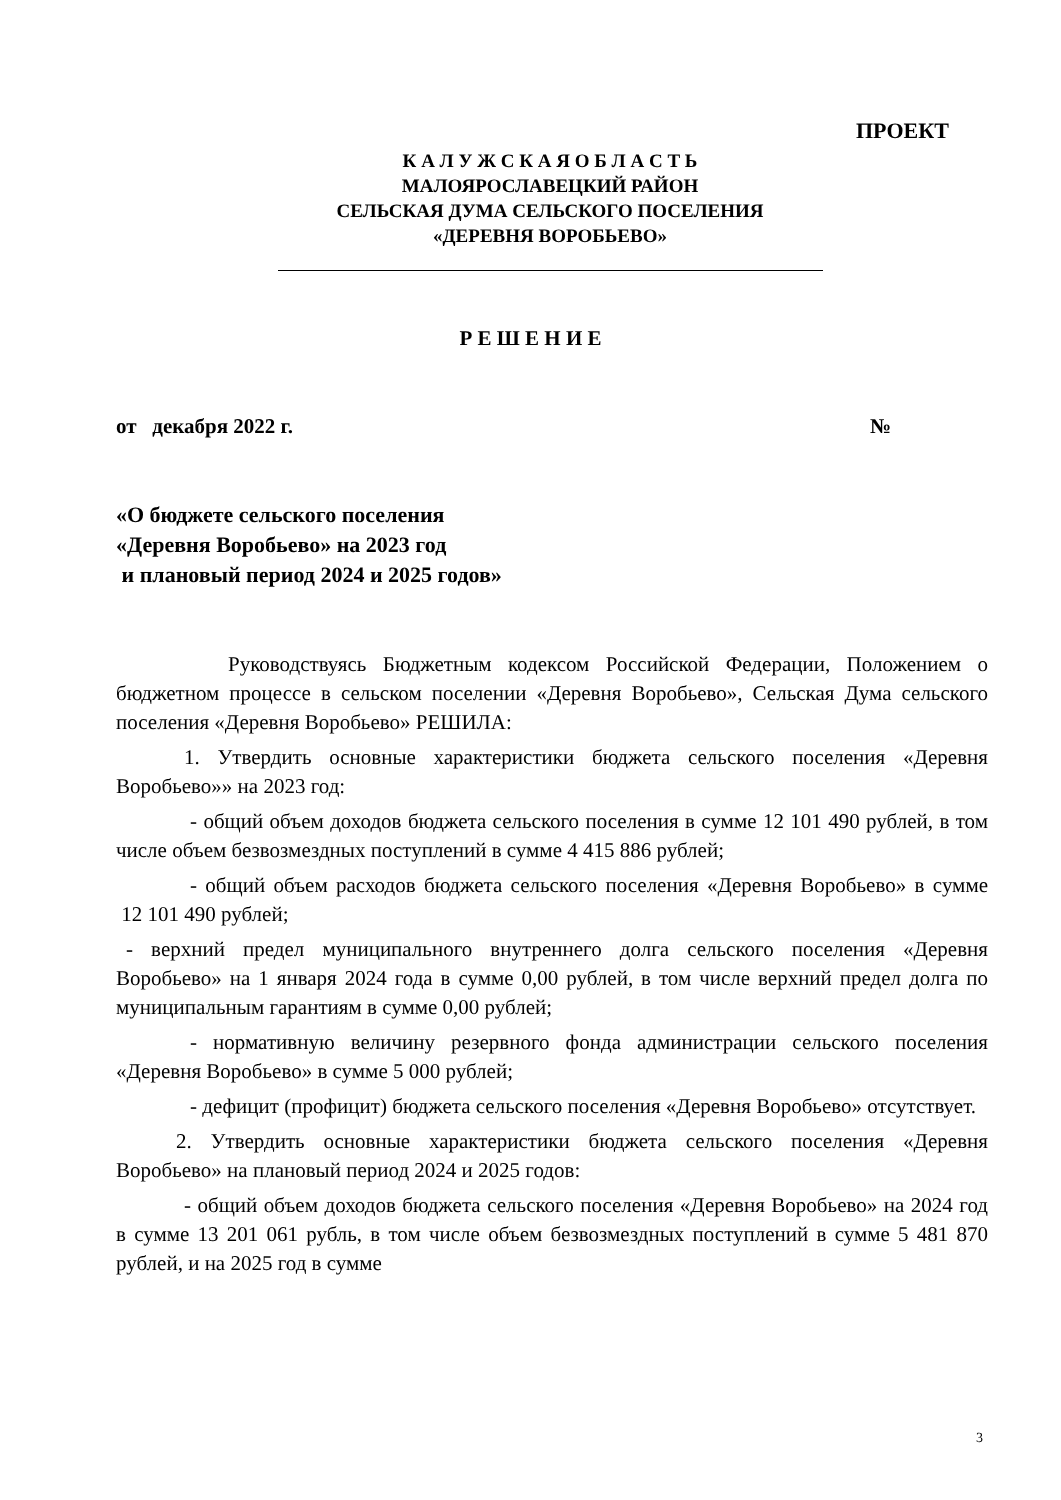ПРОЕКТ
К А Л У Ж С К А Я О Б Л А С Т Ь
МАЛОЯРОСЛАВЕЦКИЙ РАЙОН
СЕЛЬСКАЯ ДУМА СЕЛЬСКОГО ПОСЕЛЕНИЯ
«ДЕРЕВНЯ ВОРОБЬЕВО»
Р Е Ш Е Н И Е
от декабря 2022 г. №
«О бюджете сельского поселения
«Деревня Воробьево» на 2023 год
и плановый период 2024 и 2025 годов»
Руководствуясь Бюджетным кодексом Российской Федерации, Положением о бюджетном процессе в сельском поселении «Деревня Воробьево», Сельская Дума сельского поселения «Деревня Воробьево» РЕШИЛА:
1. Утвердить основные характеристики бюджета сельского поселения «Деревня Воробьево»» на 2023 год:
- общий объем доходов бюджета сельского поселения в сумме 12 101 490 рублей, в том числе объем безвозмездных поступлений в сумме 4 415 886 рублей;
- общий объем расходов бюджета сельского поселения «Деревня Воробьево» в сумме 12 101 490 рублей;
- верхний предел муниципального внутреннего долга сельского поселения «Деревня Воробьево» на 1 января 2024 года в сумме 0,00 рублей, в том числе верхний предел долга по муниципальным гарантиям в сумме 0,00 рублей;
- нормативную величину резервного фонда администрации сельского поселения «Деревня Воробьево» в сумме 5 000 рублей;
- дефицит (профицит) бюджета сельского поселения «Деревня Воробьево» отсутствует.
2. Утвердить основные характеристики бюджета сельского поселения «Деревня Воробьево» на плановый период 2024 и 2025 годов:
- общий объем доходов бюджета сельского поселения «Деревня Воробьево» на 2024 год в сумме 13 201 061 рубль, в том числе объем безвозмездных поступлений в сумме 5 481 870 рублей, и на 2025 год в сумме
3